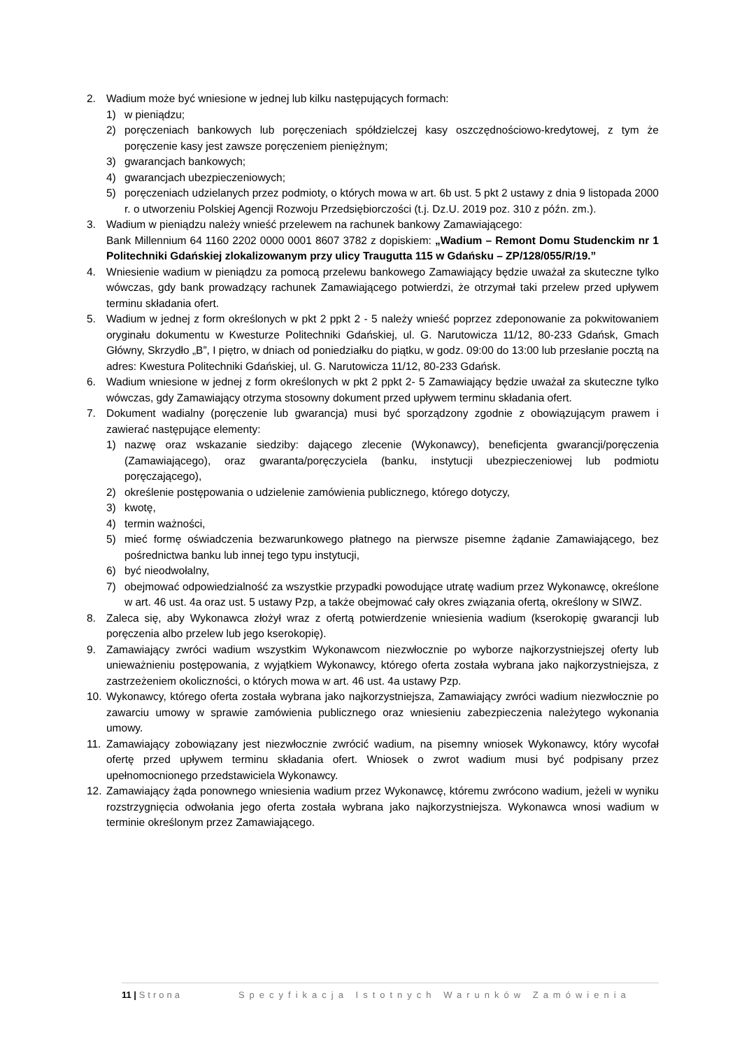2. Wadium może być wniesione w jednej lub kilku następujących formach:
1) w pieniądzu;
2) poręczeniach bankowych lub poręczeniach spółdzielczej kasy oszczędnościowo-kredytowej, z tym że poręczenie kasy jest zawsze poręczeniem pieniężnym;
3) gwarancjach bankowych;
4) gwarancjach ubezpieczeniowych;
5) poręczeniach udzielanych przez podmioty, o których mowa w art. 6b ust. 5 pkt 2 ustawy z dnia 9 listopada 2000 r. o utworzeniu Polskiej Agencji Rozwoju Przedsiębiorczości (t.j. Dz.U. 2019 poz. 310 z późn. zm.).
3. Wadium w pieniądzu należy wnieść przelewem na rachunek bankowy Zamawiającego:
Bank Millennium 64 1160 2202 0000 0001 8607 3782 z dopiskiem: „Wadium – Remont Domu Studenckim nr 1 Politechniki Gdańskiej zlokalizowanym przy ulicy Traugutta 115 w Gdańsku – ZP/128/055/R/19.”
4. Wniesienie wadium w pieniądzu za pomocą przelewu bankowego Zamawiający będzie uważał za skuteczne tylko wówczas, gdy bank prowadzący rachunek Zamawiającego potwierdzi, że otrzymał taki przelew przed upływem terminu składania ofert.
5. Wadium w jednej z form określonych w pkt 2 ppkt 2 - 5 należy wnieść poprzez zdeponowanie za pokwitowaniem oryginału dokumentu w Kwesturze Politechniki Gdańskiej, ul. G. Narutowicza 11/12, 80-233 Gdańsk, Gmach Główny, Skrzydło „B”, I piętro, w dniach od poniedziałku do piątku, w godz. 09:00 do 13:00 lub przesłanie pocztą na adres: Kwestura Politechniki Gdańskiej, ul. G. Narutowicza 11/12, 80-233 Gdańsk.
6. Wadium wniesione w jednej z form określonych w pkt 2 ppkt 2- 5 Zamawiający będzie uważał za skuteczne tylko wówczas, gdy Zamawiający otrzyma stosowny dokument przed upływem terminu składania ofert.
7. Dokument wadialny (poręczenie lub gwarancja) musi być sporządzony zgodnie z obowiązującym prawem i zawierać następujące elementy:
1) nazwę oraz wskazanie siedziby: dającego zlecenie (Wykonawcy), beneficjenta gwarancji/poręczenia (Zamawiającego), oraz gwaranta/poręczyciela (banku, instytucji ubezpieczeniowej lub podmiotu poręczającego),
2) określenie postępowania o udzielenie zamówienia publicznego, którego dotyczy,
3) kwotę,
4) termin ważności,
5) mieć formę oświadczenia bezwarunkowego płatnego na pierwsze pisemne żądanie Zamawiającego, bez pośrednictwa banku lub innej tego typu instytucji,
6) być nieodwołalny,
7) obejmować odpowiedzialność za wszystkie przypadki powodujące utratę wadium przez Wykonawcę, określone w art. 46 ust. 4a oraz ust. 5 ustawy Pzp, a także obejmować cały okres związania ofertą, określony w SIWZ.
8. Zaleca się, aby Wykonawca złożył wraz z ofertą potwierdzenie wniesienia wadium (kserokopię gwarancji lub poręczenia albo przelew lub jego kserokopię).
9. Zamawiający zwróci wadium wszystkim Wykonawcom niezwłocznie po wyborze najkorzystniejszej oferty lub unieważnieniu postępowania, z wyjątkiem Wykonawcy, którego oferta została wybrana jako najkorzystniejsza, z zastrzeżeniem okoliczności, o których mowa w art. 46 ust. 4a ustawy Pzp.
10. Wykonawcy, którego oferta została wybrana jako najkorzystniejsza, Zamawiający zwróci wadium niezwłocznie po zawarciu umowy w sprawie zamówienia publicznego oraz wniesieniu zabezpieczenia należytego wykonania umowy.
11. Zamawiający zobowiązany jest niezwłocznie zwrócić wadium, na pisemny wniosek Wykonawcy, który wycofał ofertę przed upływem terminu składania ofert. Wniosek o zwrot wadium musi być podpisany przez upełnomocnionego przedstawiciela Wykonawcy.
12. Zamawiający żąda ponownego wniesienia wadium przez Wykonawcę, któremu zwrócono wadium, jeżeli w wyniku rozstrzygnięcia odwołania jego oferta została wybrana jako najkorzystniejsza. Wykonawca wnosi wadium w terminie określonym przez Zamawiającego.
11 | Strona Specyfikacja Istotnych Warunków Zamówienia